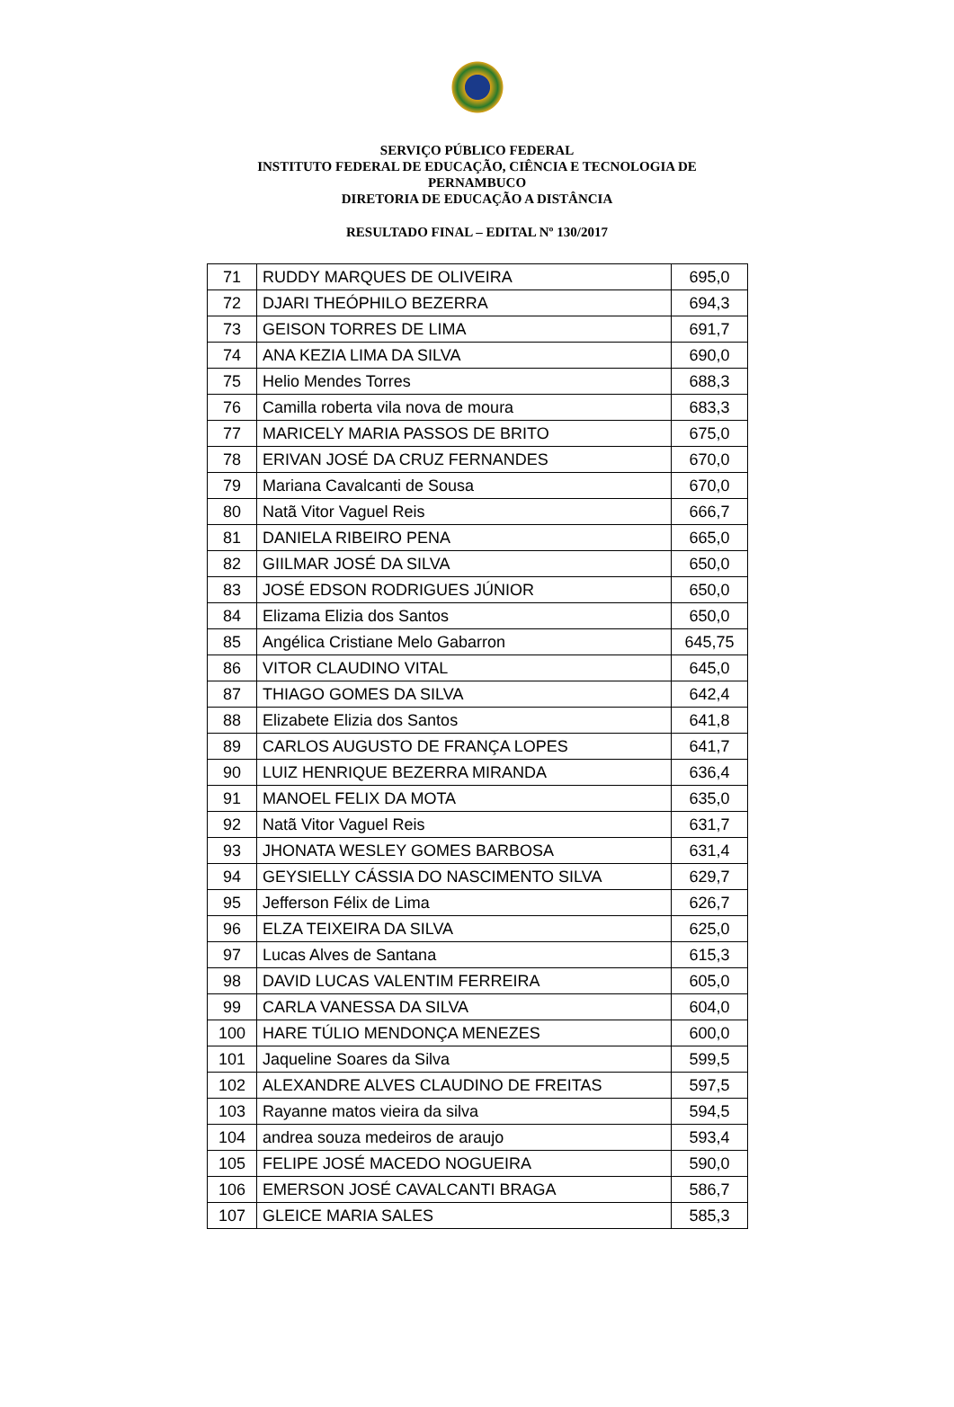SERVIÇO PÚBLICO FEDERAL
INSTITUTO FEDERAL DE EDUCAÇÃO, CIÊNCIA E TECNOLOGIA DE
PERNAMBUCO
DIRETORIA DE EDUCAÇÃO A DISTÂNCIA
RESULTADO FINAL – EDITAL Nº 130/2017
| 71 | RUDDY MARQUES DE OLIVEIRA | 695,0 |
| 72 | DJARI THEÓPHILO BEZERRA | 694,3 |
| 73 | GEISON TORRES DE LIMA | 691,7 |
| 74 | ANA KEZIA LIMA DA SILVA | 690,0 |
| 75 | Helio Mendes Torres | 688,3 |
| 76 | Camilla roberta vila nova de moura | 683,3 |
| 77 | MARICELY MARIA PASSOS DE BRITO | 675,0 |
| 78 | ERIVAN JOSÉ DA CRUZ FERNANDES | 670,0 |
| 79 | Mariana Cavalcanti de Sousa | 670,0 |
| 80 | Natã Vitor Vaguel Reis | 666,7 |
| 81 | DANIELA RIBEIRO PENA | 665,0 |
| 82 | GIILMAR JOSÉ DA SILVA | 650,0 |
| 83 | JOSÉ EDSON RODRIGUES JÚNIOR | 650,0 |
| 84 | Elizama Elizia dos Santos | 650,0 |
| 85 | Angélica Cristiane Melo Gabarron | 645,75 |
| 86 | VITOR CLAUDINO VITAL | 645,0 |
| 87 | THIAGO GOMES DA SILVA | 642,4 |
| 88 | Elizabete Elizia dos Santos | 641,8 |
| 89 | CARLOS AUGUSTO DE FRANÇA LOPES | 641,7 |
| 90 | LUIZ HENRIQUE BEZERRA MIRANDA | 636,4 |
| 91 | MANOEL FELIX DA MOTA | 635,0 |
| 92 | Natã Vitor Vaguel Reis | 631,7 |
| 93 | JHONATA WESLEY GOMES BARBOSA | 631,4 |
| 94 | GEYSIELLY CÁSSIA DO NASCIMENTO SILVA | 629,7 |
| 95 | Jefferson Félix de Lima | 626,7 |
| 96 | ELZA TEIXEIRA DA SILVA | 625,0 |
| 97 | Lucas Alves de Santana | 615,3 |
| 98 | DAVID LUCAS VALENTIM FERREIRA | 605,0 |
| 99 | CARLA VANESSA DA SILVA | 604,0 |
| 100 | HARE TÚLIO MENDONÇA MENEZES | 600,0 |
| 101 | Jaqueline Soares da Silva | 599,5 |
| 102 | ALEXANDRE ALVES CLAUDINO DE FREITAS | 597,5 |
| 103 | Rayanne matos vieira da silva | 594,5 |
| 104 | andrea souza medeiros de araujo | 593,4 |
| 105 | FELIPE JOSÉ MACEDO NOGUEIRA | 590,0 |
| 106 | EMERSON JOSÉ CAVALCANTI BRAGA | 586,7 |
| 107 | GLEICE MARIA SALES | 585,3 |